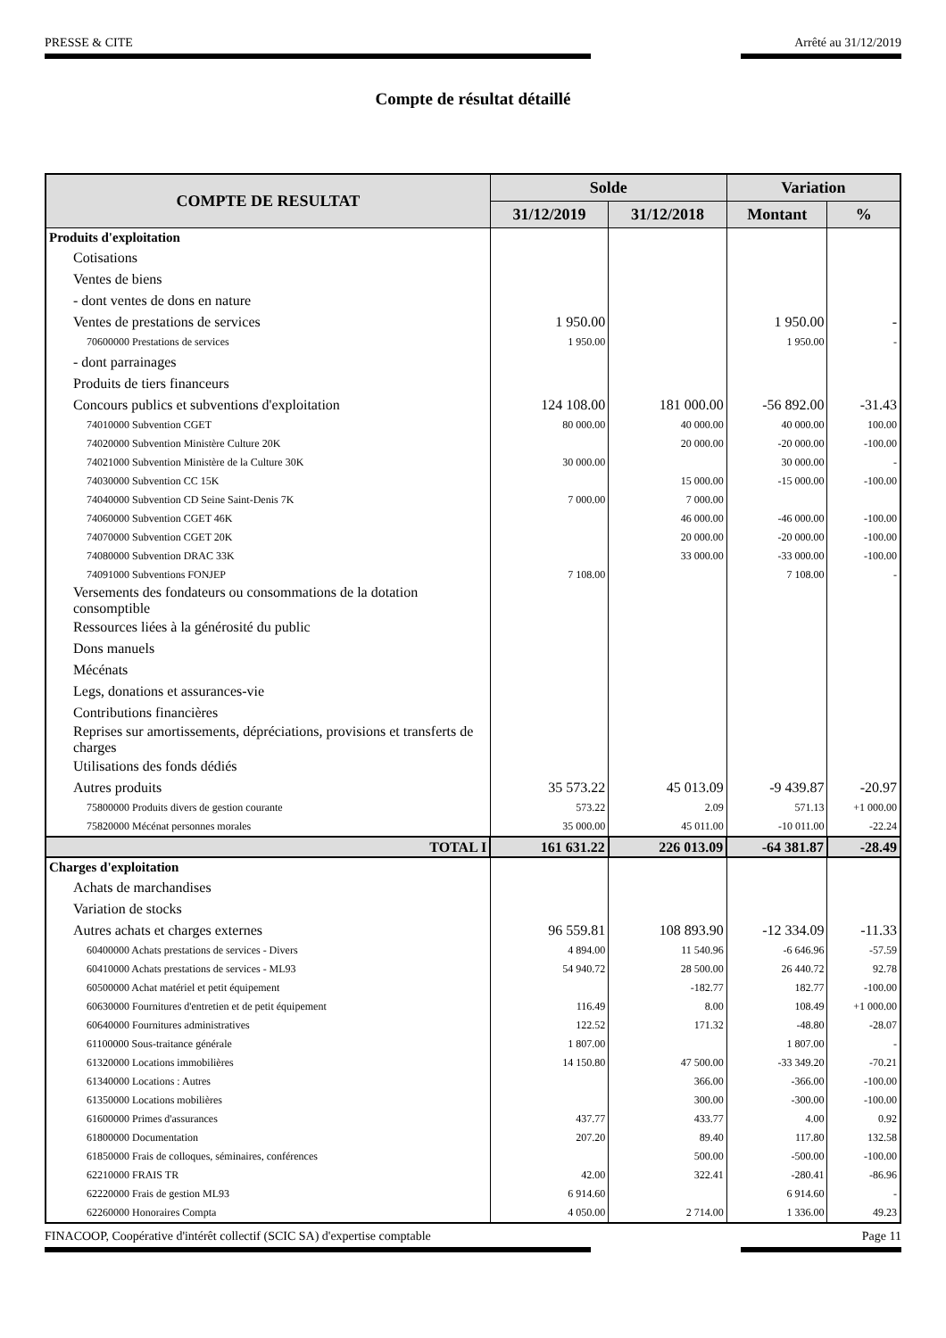PRESSE & CITE Arrêté au 31/12/2019
Compte de résultat détaillé
| COMPTE DE RESULTAT | Solde | | Variation | |
| --- | --- | --- | --- | --- |
| | 31/12/2019 | 31/12/2018 | Montant | % |
| Produits d'exploitation | | | | |
| Cotisations | | | | |
| Ventes de biens | | | | |
| - dont ventes de dons en nature | | | | |
| Ventes de prestations de services | 1 950.00 | | 1 950.00 | - |
| 70600000 Prestations de services | 1 950.00 | | 1 950.00 | - |
| - dont parrainages | | | | |
| Produits de tiers financeurs | | | | |
| Concours publics et subventions d'exploitation | 124 108.00 | 181 000.00 | -56 892.00 | -31.43 |
| 74010000 Subvention CGET | 80 000.00 | 40 000.00 | 40 000.00 | 100.00 |
| 74020000 Subvention Ministère Culture 20K | | 20 000.00 | -20 000.00 | -100.00 |
| 74021000 Subvention Ministère de la Culture 30K | 30 000.00 | | 30 000.00 | - |
| 74030000 Subvention CC 15K | | 15 000.00 | -15 000.00 | -100.00 |
| 74040000 Subvention CD Seine Saint-Denis 7K | 7 000.00 | 7 000.00 | | |
| 74060000 Subvention CGET 46K | | 46 000.00 | -46 000.00 | -100.00 |
| 74070000 Subvention CGET 20K | | 20 000.00 | -20 000.00 | -100.00 |
| 74080000 Subvention DRAC 33K | | 33 000.00 | -33 000.00 | -100.00 |
| 74091000 Subventions FONJEP | 7 108.00 | | 7 108.00 | - |
| Versements des fondateurs ou consommations de la dotation consomptible | | | | |
| Ressources liées à la générosité du public | | | | |
| Dons manuels | | | | |
| Mécénats | | | | |
| Legs, donations et assurances-vie | | | | |
| Contributions financières | | | | |
| Reprises sur amortissements, dépréciations, provisions et transferts de charges | | | | |
| Utilisations des fonds dédiés | | | | |
| Autres produits | 35 573.22 | 45 013.09 | -9 439.87 | -20.97 |
| 75800000 Produits divers de gestion courante | 573.22 | 2.09 | 571.13 | +1 000.00 |
| 75820000 Mécénat personnes morales | 35 000.00 | 45 011.00 | -10 011.00 | -22.24 |
| TOTAL I | 161 631.22 | 226 013.09 | -64 381.87 | -28.49 |
| Charges d'exploitation | | | | |
| Achats de marchandises | | | | |
| Variation de stocks | | | | |
| Autres achats et charges externes | 96 559.81 | 108 893.90 | -12 334.09 | -11.33 |
| 60400000 Achats prestations de services - Divers | 4 894.00 | 11 540.96 | -6 646.96 | -57.59 |
| 60410000 Achats prestations de services - ML93 | 54 940.72 | 28 500.00 | 26 440.72 | 92.78 |
| 60500000 Achat matériel et petit équipement | | -182.77 | 182.77 | -100.00 |
| 60630000 Fournitures d'entretien et de petit équipement | 116.49 | 8.00 | 108.49 | +1 000.00 |
| 60640000 Fournitures administratives | 122.52 | 171.32 | -48.80 | -28.07 |
| 61100000 Sous-traitance générale | 1 807.00 | | 1 807.00 | - |
| 61320000 Locations immobilières | 14 150.80 | 47 500.00 | -33 349.20 | -70.21 |
| 61340000 Locations : Autres | | 366.00 | -366.00 | -100.00 |
| 61350000 Locations mobilières | | 300.00 | -300.00 | -100.00 |
| 61600000 Primes d'assurances | 437.77 | 433.77 | 4.00 | 0.92 |
| 61800000 Documentation | 207.20 | 89.40 | 117.80 | 132.58 |
| 61850000 Frais de colloques, séminaires, conférences | | 500.00 | -500.00 | -100.00 |
| 62210000 FRAIS TR | 42.00 | 322.41 | -280.41 | -86.96 |
| 62220000 Frais de gestion ML93 | 6 914.60 | | 6 914.60 | - |
| 62260000 Honoraires Compta | 4 050.00 | 2 714.00 | 1 336.00 | 49.23 |
FINACOOP, Coopérative d'intérêt collectif (SCIC SA) d'expertise comptable Page 11